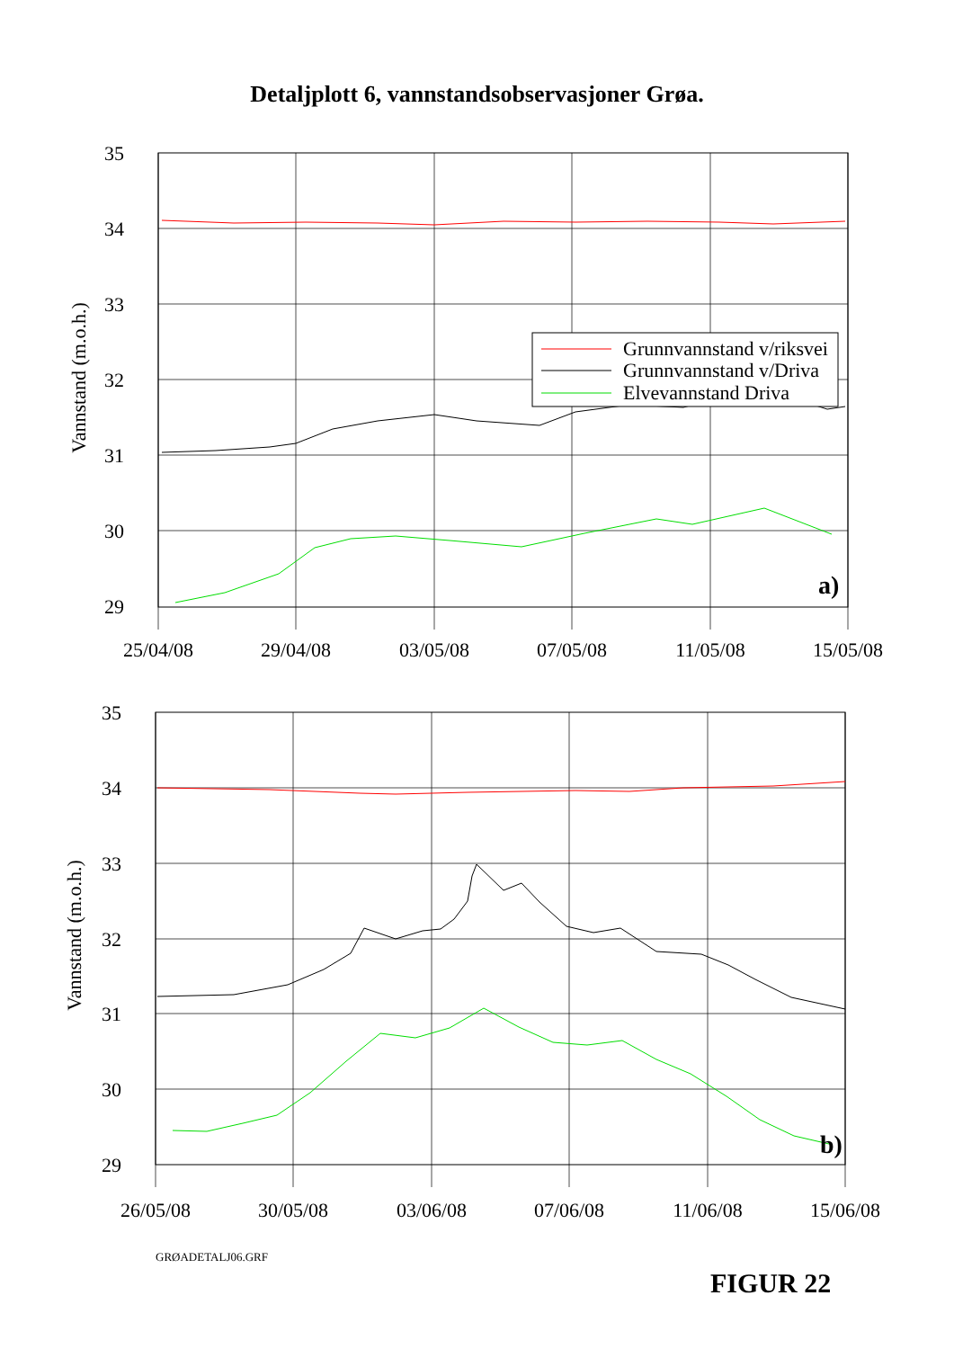Detaljplott 6, vannstandsobservasjoner Grøa.
Vannstand (m.o.h.)
35
34
33
32
31
30
29
Grunnvannstand v/riksvei
Grunnvannstand v/Driva
Elvevannstand Driva
a)
25/04/08
29/04/08
03/05/08
07/05/08
11/05/08
15/05/08
Vannstand (m.o.h.)
35
34
33
32
31
30
29
b)
26/05/08
30/05/08
03/06/08
07/06/08
11/06/08
15/06/08
GRØADETALJ06.GRF
FIGUR 22